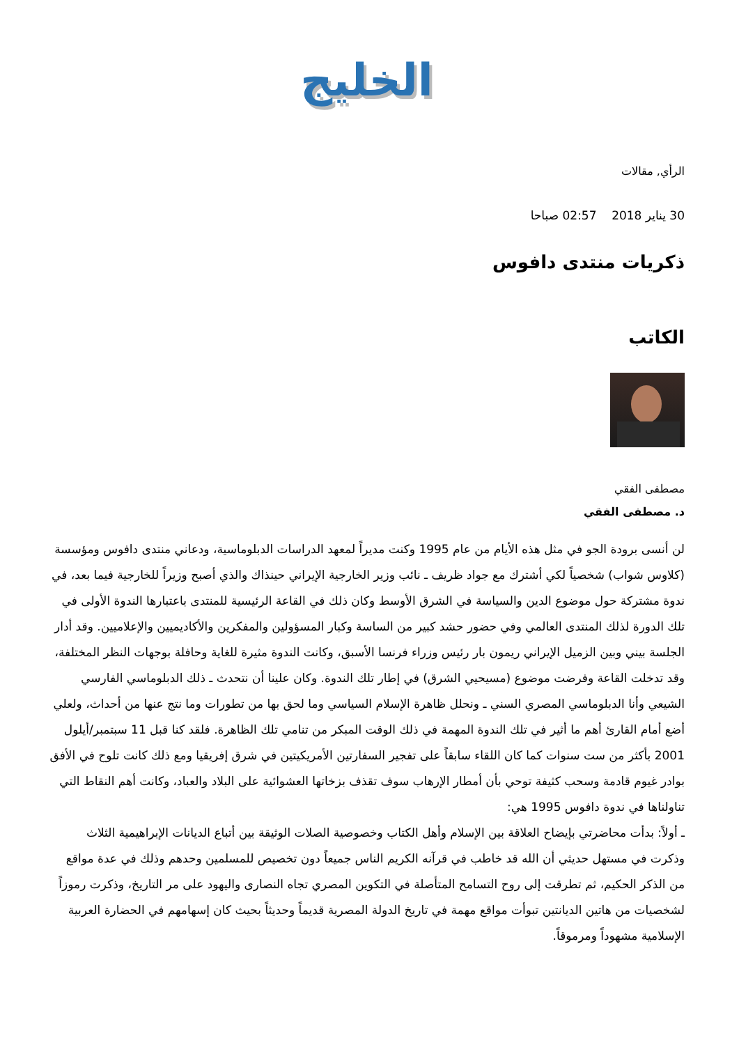الخليج
الرأي, مقالات
30 يناير 2018 02:57 صباحا
ذكريات منتدى دافوس
الكاتب
مصطفى الفقي
د. مصطفى الفقي
لن أنسى برودة الجو في مثل هذه الأيام من عام 1995 وكنت مديراً لمعهد الدراسات الدبلوماسية، ودعاني منتدى دافوس ومؤسسة (كلاوس شواب) شخصياً لكي أشترك مع جواد ظريف ـ نائب وزير الخارجية الإيراني حينذاك والذي أصبح وزيراً للخارجية فيما بعد، في ندوة مشتركة حول موضوع الدين والسياسة في الشرق الأوسط وكان ذلك في القاعة الرئيسية للمنتدى باعتبارها الندوة الأولى في تلك الدورة لذلك المنتدى العالمي وفي حضور حشد كبير من الساسة وكبار المسؤولين والمفكرين والأكاديميين والإعلاميين. وقد أدار الجلسة بيني وبين الزميل الإيراني ريمون بار رئيس وزراء فرنسا الأسبق، وكانت الندوة مثيرة للغاية وحافلة بوجهات النظر المختلفة، وقد تدخلت القاعة وفرضت موضوع (مسيحيي الشرق) في إطار تلك الندوة. وكان علينا أن نتحدث ـ ذلك الدبلوماسي الفارسي الشيعي وأنا الدبلوماسي المصري السني ـ ونحلل ظاهرة الإسلام السياسي وما لحق بها من تطورات وما نتج عنها من أحداث، ولعلي أضع أمام القارئ أهم ما أثير في تلك الندوة المهمة في ذلك الوقت المبكر من تنامي تلك الظاهرة. فلقد كنا قبل 11 سبتمبر/أيلول 2001 بأكثر من ست سنوات كما كان اللقاء سابقاً على تفجير السفارتين الأمريكيتين في شرق إفريقيا ومع ذلك كانت تلوح في الأفق بوادر غيوم قادمة وسحب كثيفة توحي بأن أمطار الإرهاب سوف تقذف بزخاتها العشوائية على البلاد والعباد، وكانت أهم النقاط التي تناولناها في ندوة دافوس 1995 هي:
ـ أولاً: بدأت محاضرتي بإيضاح العلاقة بين الإسلام وأهل الكتاب وخصوصية الصلات الوثيقة بين أتباع الديانات الإبراهيمية الثلاث وذكرت في مستهل حديثي أن الله قد خاطب في قرآنه الكريم الناس جميعاً دون تخصيص للمسلمين وحدهم وذلك في عدة مواقع من الذكر الحكيم، ثم تطرقت إلى روح التسامح المتأصلة في التكوين المصري تجاه النصارى واليهود على مر التاريخ، وذكرت رموزاً لشخصيات من هاتين الديانتين تبوأت مواقع مهمة في تاريخ الدولة المصرية قديماً وحديثاً بحيث كان إسهامهم في الحضارة العربية الإسلامية مشهوداً ومرموقاً.